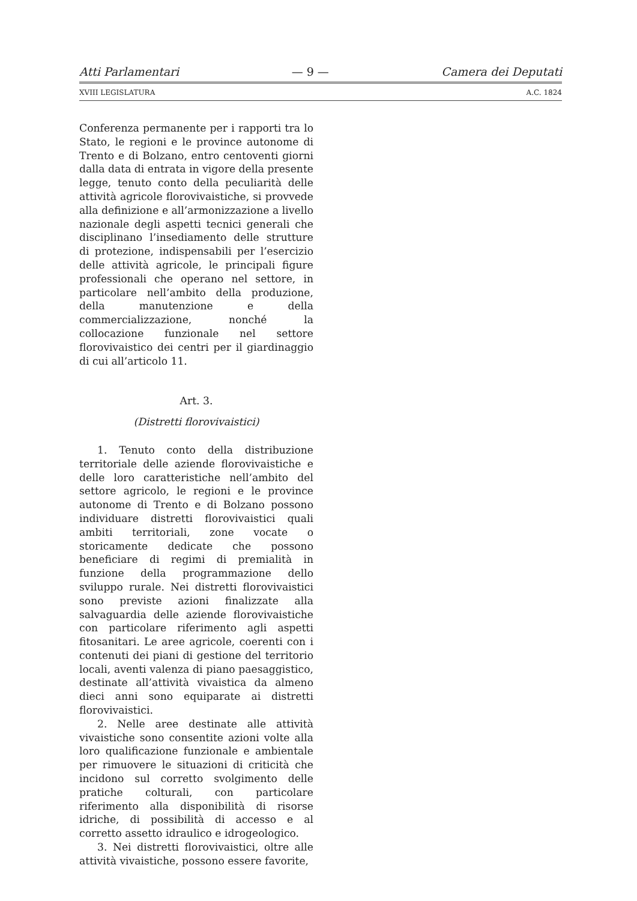Atti Parlamentari — 9 — Camera dei Deputati
XVIII LEGISLATURA A.C. 1824
Conferenza permanente per i rapporti tra lo Stato, le regioni e le province autonome di Trento e di Bolzano, entro centoventi giorni dalla data di entrata in vigore della presente legge, tenuto conto della peculiarità delle attività agricole florovivaistiche, si provvede alla definizione e all’armonizzazione a livello nazionale degli aspetti tecnici generali che disciplinano l’insediamento delle strutture di protezione, indispensabili per l’esercizio delle attività agricole, le principali figure professionali che operano nel settore, in particolare nell’ambito della produzione, della manutenzione e della commercializzazione, nonché la collocazione funzionale nel settore florovivaistico dei centri per il giardinaggio di cui all’articolo 11.
Art. 3.
(Distretti florovivaistici)
1. Tenuto conto della distribuzione territoriale delle aziende florovivaistiche e delle loro caratteristiche nell’ambito del settore agricolo, le regioni e le province autonome di Trento e di Bolzano possono individuare distretti florovivaistici quali ambiti territoriali, zone vocate o storicamente dedicate che possono beneficiare di regimi di premialità in funzione della programmazione dello sviluppo rurale. Nei distretti florovivaistici sono previste azioni finalizzate alla salvaguardia delle aziende florovivaistiche con particolare riferimento agli aspetti fitosanitari. Le aree agricole, coerenti con i contenuti dei piani di gestione del territorio locali, aventi valenza di piano paesaggistico, destinate all’attività vivaistica da almeno dieci anni sono equiparate ai distretti florovivaistici.
2. Nelle aree destinate alle attività vivaistiche sono consentite azioni volte alla loro qualificazione funzionale e ambientale per rimuovere le situazioni di criticità che incidono sul corretto svolgimento delle pratiche colturali, con particolare riferimento alla disponibilità di risorse idriche, di possibilità di accesso e al corretto assetto idraulico e idrogeologico.
3. Nei distretti florovivaistici, oltre alle attività vivaistiche, possono essere favorite,